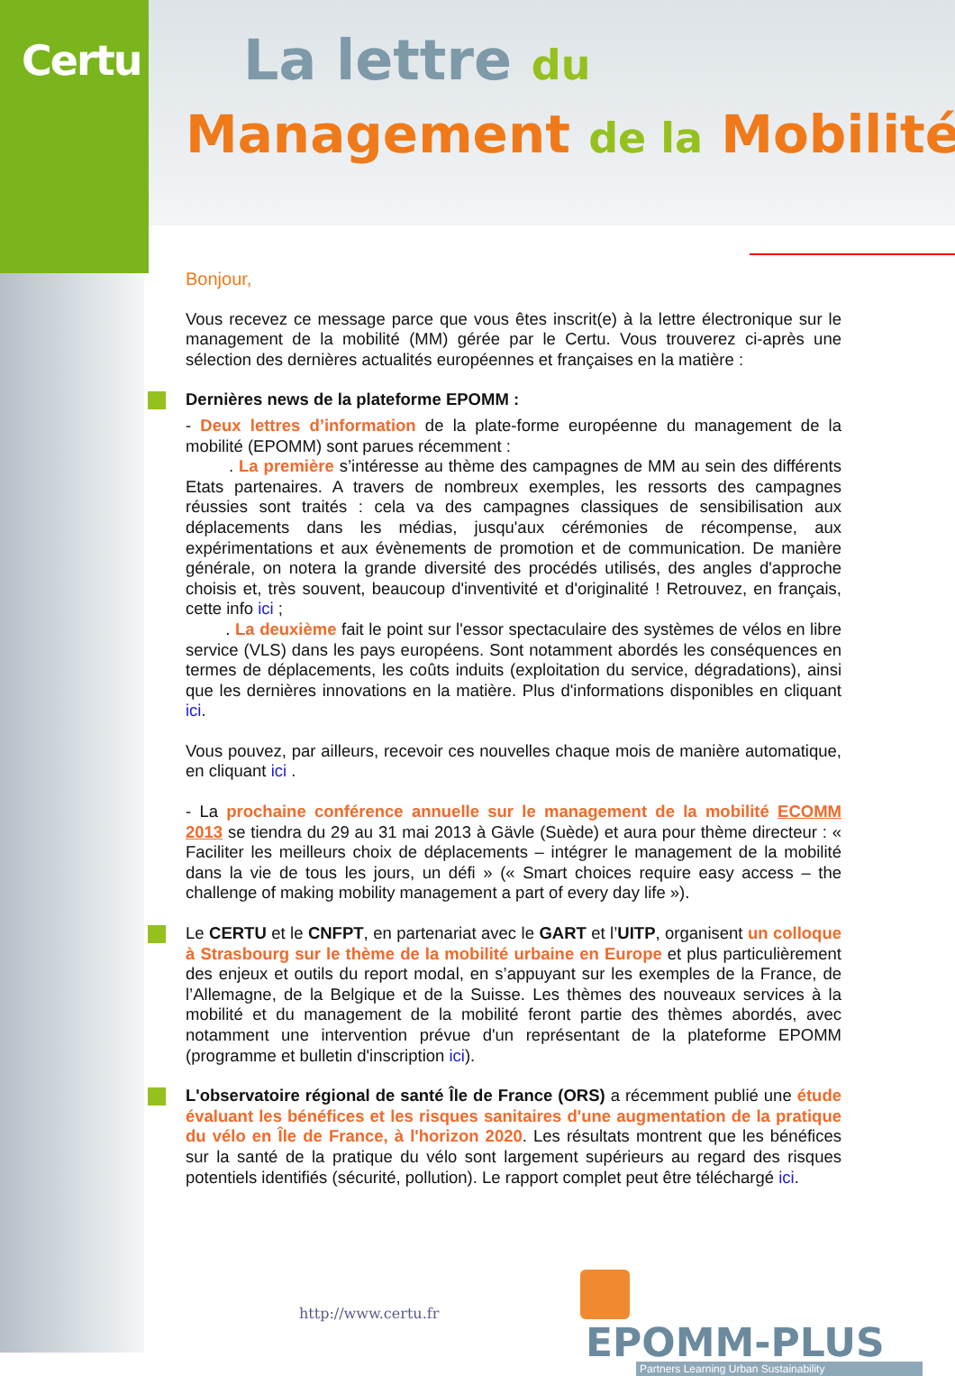Certu La lettre du
Management de la Mobilité
Bonjour,
Vous recevez ce message parce que vous êtes inscrit(e) à la lettre électronique sur le management de la mobilité (MM) gérée par le Certu. Vous trouverez ci-après une sélection des dernières actualités européennes et françaises en la matière :
Dernières news de la plateforme EPOMM :
- Deux lettres d’information de la plate-forme européenne du management de la mobilité (EPOMM) sont parues récemment :
. La première s’intéresse au thème des campagnes de MM au sein des différents Etats partenaires. A travers de nombreux exemples, les ressorts des campagnes réussies sont traités : cela va des campagnes classiques de sensibilisation aux déplacements dans les médias, jusqu'aux cérémonies de récompense, aux expérimentations et aux évènements de promotion et de communication. De manière générale, on notera la grande diversité des procédés utilisés, des angles d'approche choisis et, très souvent, beaucoup d'inventivité et d'originalité ! Retrouvez, en français, cette info ici ;
. La deuxième fait le point sur l'essor spectaculaire des systèmes de vélos en libre service (VLS) dans les pays européens. Sont notamment abordés les conséquences en termes de déplacements, les coûts induits (exploitation du service, dégradations), ainsi que les dernières innovations en la matière. Plus d'informations disponibles en cliquant ici.
Vous pouvez, par ailleurs, recevoir ces nouvelles chaque mois de manière automatique, en cliquant ici .
- La prochaine conférence annuelle sur le management de la mobilité ECOMM 2013 se tiendra du 29 au 31 mai 2013 à Gävle (Suède) et aura pour thème directeur : « Faciliter les meilleurs choix de déplacements – intégrer le management de la mobilité dans la vie de tous les jours, un défi » (« Smart choices require easy access – the challenge of making mobility management a part of every day life »).
Le CERTU et le CNFPT, en partenariat avec le GART et l’UITP, organisent un colloque à Strasbourg sur le thème de la mobilité urbaine en Europe et plus particulièrement des enjeux et outils du report modal, en s’appuyant sur les exemples de la France, de l’Allemagne, de la Belgique et de la Suisse. Les thèmes des nouveaux services à la mobilité et du management de la mobilité feront partie des thèmes abordés, avec notamment une intervention prévue d'un représentant de la plateforme EPOMM (programme et bulletin d'inscription ici).
L'observatoire régional de santé Île de France (ORS) a récemment publié une étude évaluant les bénéfices et les risques sanitaires d'une augmentation de la pratique du vélo en Île de France, à l'horizon 2020. Les résultats montrent que les bénéfices sur la santé de la pratique du vélo sont largement supérieurs au regard des risques potentiels identifiés (sécurité, pollution). Le rapport complet peut être téléchargé ici.
http://www.certu.fr
EPOMM-PLUS
Partners Learning Urban Sustainability